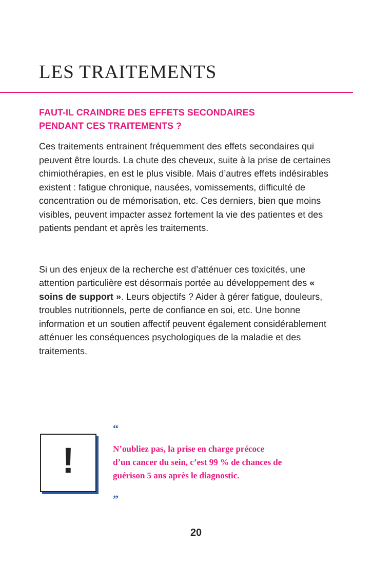LES TRAITEMENTS
FAUT-IL CRAINDRE DES EFFETS SECONDAIRES
PENDANT CES TRAITEMENTS ?
Ces traitements entrainent fréquemment des effets secondaires qui peuvent être lourds. La chute des cheveux, suite à la prise de certaines chimiothérapies, en est le plus visible. Mais d’autres effets indésirables existent : fatigue chronique, nausées, vomissements, difficulté de concentration ou de mémorisation, etc. Ces derniers, bien que moins visibles, peuvent impacter assez fortement la vie des patientes et des patients pendant et après les traitements.
Si un des enjeux de la recherche est d’atténuer ces toxicités, une attention particulière est désormais portée au développement des « soins de support ». Leurs objectifs ? Aider à gérer fatigue, douleurs, troubles nutritionnels, perte de confiance en soi, etc. Une bonne information et un soutien affectif peuvent également considérablement atténuer les conséquences psychologiques de la maladie et des traitements.
!
“
N’oubliez pas, la prise en charge précoce
d’un cancer du sein, c’est 99 % de chances de
guérison 5 ans après le diagnostic.
”
20